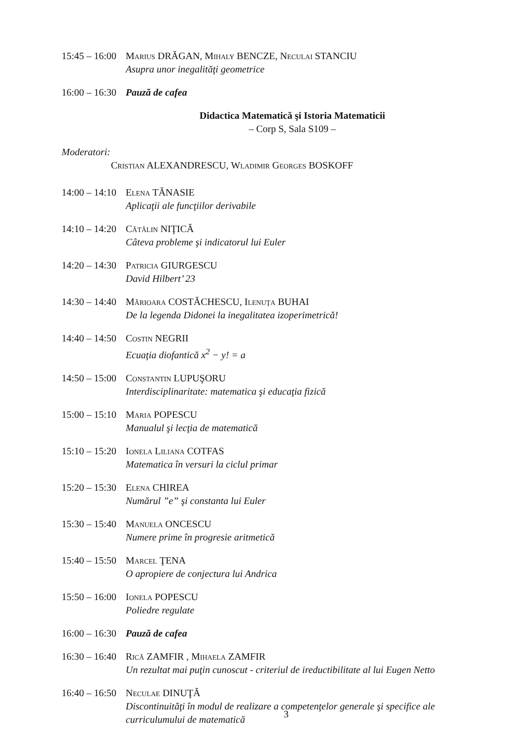15:45 – 16:00
Marius DRĂGAN, Mihaly BENCZE, Neculai STANCIU
Asupra unor inegalităţi geometrice
16:00 – 16:30
Pauză de cafea
Didactica Matematică şi Istoria Matematicii
– Corp S, Sala S109 –
Moderatori:
Cristian ALEXANDRESCU, Wladimir Georges BOSKOFF
14:00 – 14:10
Elena TĂNASIE
Aplicaţii ale funcţiilor derivabile
14:10 – 14:20
Cătălin NIŢICĂ
Câteva probleme şi indicatorul lui Euler
14:20 – 14:30
Patricia GIURGESCU
David Hilbert’ 23
14:30 – 14:40
Mărioara COSTĂCHESCU, Ilenuţa BUHAI
De la legenda Didonei la inegalitatea izoperimetrică!
14:40 – 14:50
Costin NEGRII
Ecuaţia diofantică x<sup>2</sup> − y! = a
14:50 – 15:00
Constantin LUPUŞORU
Interdisciplinaritate: matematica şi educaţia fizică
15:00 – 15:10
Maria POPESCU
Manualul şi lecţia de matematică
15:10 – 15:20
Ionela Liliana COTFAS
Matematica în versuri la ciclul primar
15:20 – 15:30
Elena CHIREA
Numărul ”e” şi constanta lui Euler
15:30 – 15:40
Manuela ONCESCU
Numere prime în progresie aritmetică
15:40 – 15:50
Marcel ŢENA
O apropiere de conjectura lui Andrica
15:50 – 16:00
Ionela POPESCU
Poliedre regulate
16:00 – 16:30
Pauză de cafea
16:30 – 16:40
Rică ZAMFIR , Mihaela ZAMFIR
Un rezultat mai puţin cunoscut - criteriul de ireductibilitate al lui Eugen Netto
16:40 – 16:50
Neculae DINUŢĂ
Discontinuităţi în modul de realizare a competenţelor generale şi specifice ale curriculumului de matematică
3